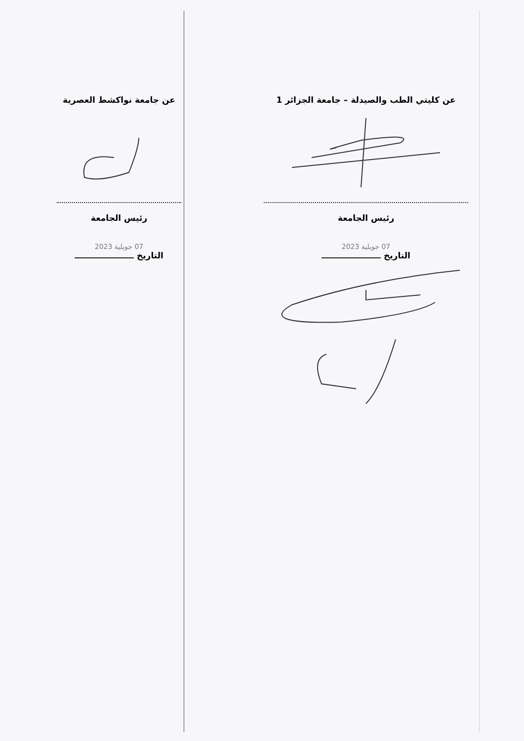عن كليتي الطب والصيدلة – جامعة الجزائر 1
رئيس الجامعة
07 جويلية 2023
التاريخ
عن جامعة نواكشط العصرية
رئيس الجامعة
07 جويلية 2023
التاريخ